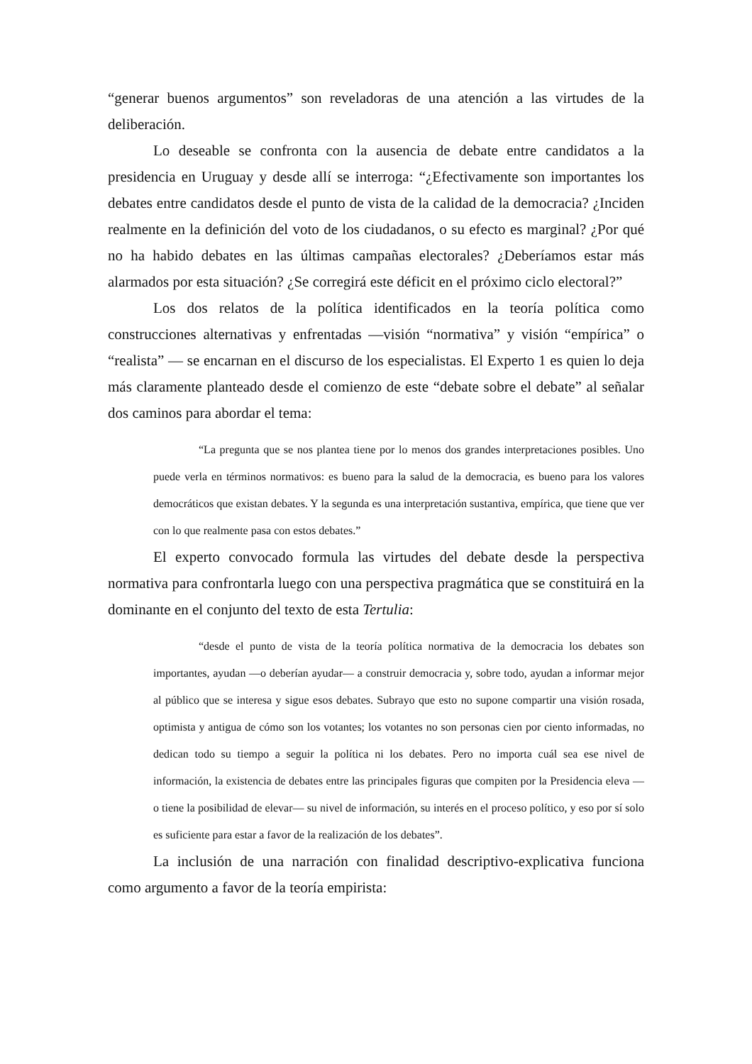“generar buenos argumentos” son reveladoras de una atención a las virtudes de la deliberación.
Lo deseable se confronta con la ausencia de debate entre candidatos a la presidencia en Uruguay y desde allí se interroga: “¿Efectivamente son importantes los debates entre candidatos desde el punto de vista de la calidad de la democracia? ¿Inciden realmente en la definición del voto de los ciudadanos, o su efecto es marginal? ¿Por qué no ha habido debates en las últimas campañas electorales? ¿Deberíamos estar más alarmados por esta situación? ¿Se corregirá este déficit en el próximo ciclo electoral?”
Los dos relatos de la política identificados en la teoría política como construcciones alternativas y enfrentadas —visión “normativa” y visión “empírica” o “realista” — se encarnan en el discurso de los especialistas. El Experto 1 es quien lo deja más claramente planteado desde el comienzo de este “debate sobre el debate” al señalar dos caminos para abordar el tema:
“La pregunta que se nos plantea tiene por lo menos dos grandes interpretaciones posibles. Uno puede verla en términos normativos: es bueno para la salud de la democracia, es bueno para los valores democráticos que existan debates. Y la segunda es una interpretación sustantiva, empírica, que tiene que ver con lo que realmente pasa con estos debates.”
El experto convocado formula las virtudes del debate desde la perspectiva normativa para confrontarla luego con una perspectiva pragmática que se constituirá en la dominante en el conjunto del texto de esta Tertulia:
“desde el punto de vista de la teoría política normativa de la democracia los debates son importantes, ayudan —o deberían ayudar— a construir democracia y, sobre todo, ayudan a informar mejor al público que se interesa y sigue esos debates. Subrayo que esto no supone compartir una visión rosada, optimista y antigua de cómo son los votantes; los votantes no son personas cien por ciento informadas, no dedican todo su tiempo a seguir la política ni los debates. Pero no importa cuál sea ese nivel de información, la existencia de debates entre las principales figuras que compiten por la Presidencia eleva —o tiene la posibilidad de elevar— su nivel de información, su interés en el proceso político, y eso por sí solo es suficiente para estar a favor de la realización de los debates”.
La inclusión de una narración con finalidad descriptivo-explicativa funciona como argumento a favor de la teoría empirista: